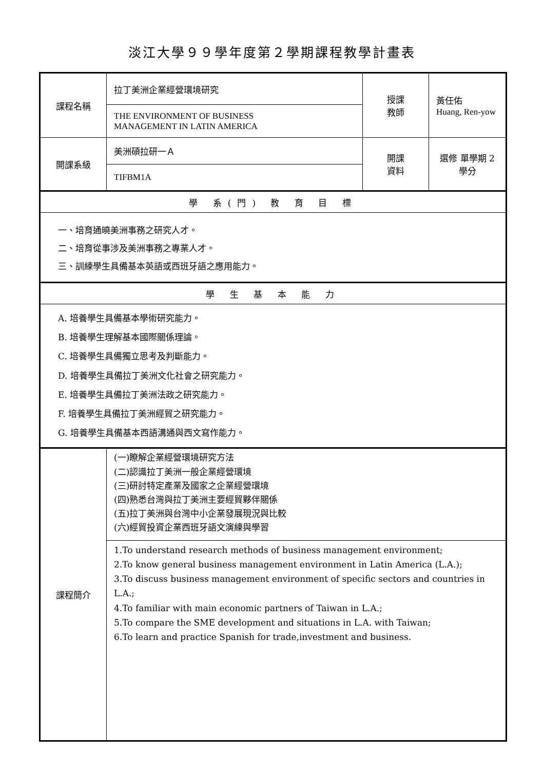淡江大學９９學年度第２學期課程教學計畫表
| 課程名稱 | 拉丁美洲企業經營環境研究 | 授課 教師 | 黃任佑 Huang, Ren-yow |
| | THE ENVIRONMENT OF BUSINESS MANAGEMENT IN LATIN AMERICA | | |
| 開課系級 | 美洲碩拉研一Ａ | 開課 資料 | 選修 單學期 2學分 |
| | TIFBM1A | | |
| 學 系(門) 教 育 目 標 | | | |
| 一、培育通曉美洲事務之研究人才。 二、培育從事涉及美洲事務之專業人才。 三、訓練學生具備基本英語或西班牙語之應用能力。 | | | |
| 學 生 基 本 能 力 | | | |
| A. 培養學生具備基本學術研究能力。 B. 培養學生理解基本國際關係理論。 C. 培養學生具備獨立思考及判斷能力。 D. 培養學生具備拉丁美洲文化社會之研究能力。 E. 培養學生具備拉丁美洲法政之研究能力。 F. 培養學生具備拉丁美洲經貿之研究能力。 G. 培養學生具備基本西語溝通與西文寫作能力。 | | | |
| 課程簡介 | (一)瞭解企業經營環境研究方法 (二)認識拉丁美洲一般企業經營環境 (三)研討特定產業及國家之企業經營環境 (四)熟悉台灣與拉丁美洲主要經貿夥伴關係 (五)拉丁美洲與台灣中小企業發展現況與比較 (六)經貿投資企業西班牙語文演練與學習 | | |
| | 1.To understand research methods of business management environment; 2.To know general business management environment in Latin America (L.A.); 3.To discuss business management environment of specific sectors and countries in L.A.; 4.To familiar with main economic partners of Taiwan in L.A.; 5.To compare the SME development and situations in L.A. with Taiwan; 6.To learn and practice Spanish for trade,investment and business. | | |